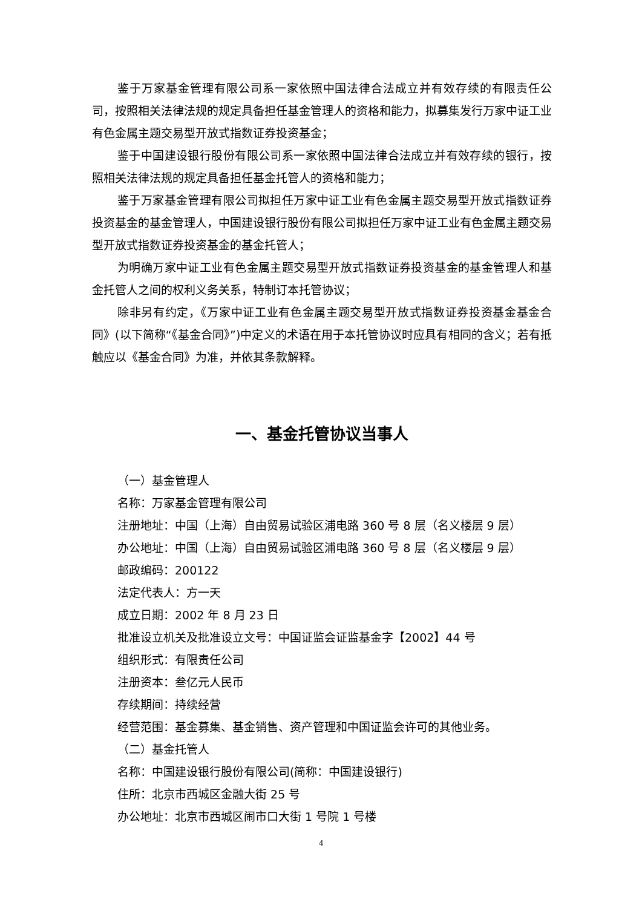鉴于万家基金管理有限公司系一家依照中国法律合法成立并有效存续的有限责任公司，按照相关法律法规的规定具备担任基金管理人的资格和能力，拟募集发行万家中证工业有色金属主题交易型开放式指数证券投资基金；
鉴于中国建设银行股份有限公司系一家依照中国法律合法成立并有效存续的银行，按照相关法律法规的规定具备担任基金托管人的资格和能力；
鉴于万家基金管理有限公司拟担任万家中证工业有色金属主题交易型开放式指数证券投资基金的基金管理人，中国建设银行股份有限公司拟担任万家中证工业有色金属主题交易型开放式指数证券投资基金的基金托管人；
为明确万家中证工业有色金属主题交易型开放式指数证券投资基金的基金管理人和基金托管人之间的权利义务关系，特制订本托管协议；
除非另有约定，《万家中证工业有色金属主题交易型开放式指数证券投资基金基金合同》(以下简称“《基金合同》”)中定义的术语在用于本托管协议时应具有相同的含义；若有抵触应以《基金合同》为准，并依其条款解释。
一、基金托管协议当事人
（一）基金管理人
名称：万家基金管理有限公司
注册地址：中国（上海）自由贸易试验区浦电路 360 号 8 层（名义楼层 9 层）
办公地址：中国（上海）自由贸易试验区浦电路 360 号 8 层（名义楼层 9 层）
邮政编码：200122
法定代表人：方一天
成立日期：2002 年 8 月 23 日
批准设立机关及批准设立文号：中国证监会证监基金字【2002】44 号
组织形式：有限责任公司
注册资本：叁亿元人民币
存续期间：持续经营
经营范围：基金募集、基金销售、资产管理和中国证监会许可的其他业务。
（二）基金托管人
名称：中国建设银行股份有限公司(简称：中国建设银行)
住所：北京市西城区金融大街 25 号
办公地址：北京市西城区闹市口大街 1 号院 1 号楼
4